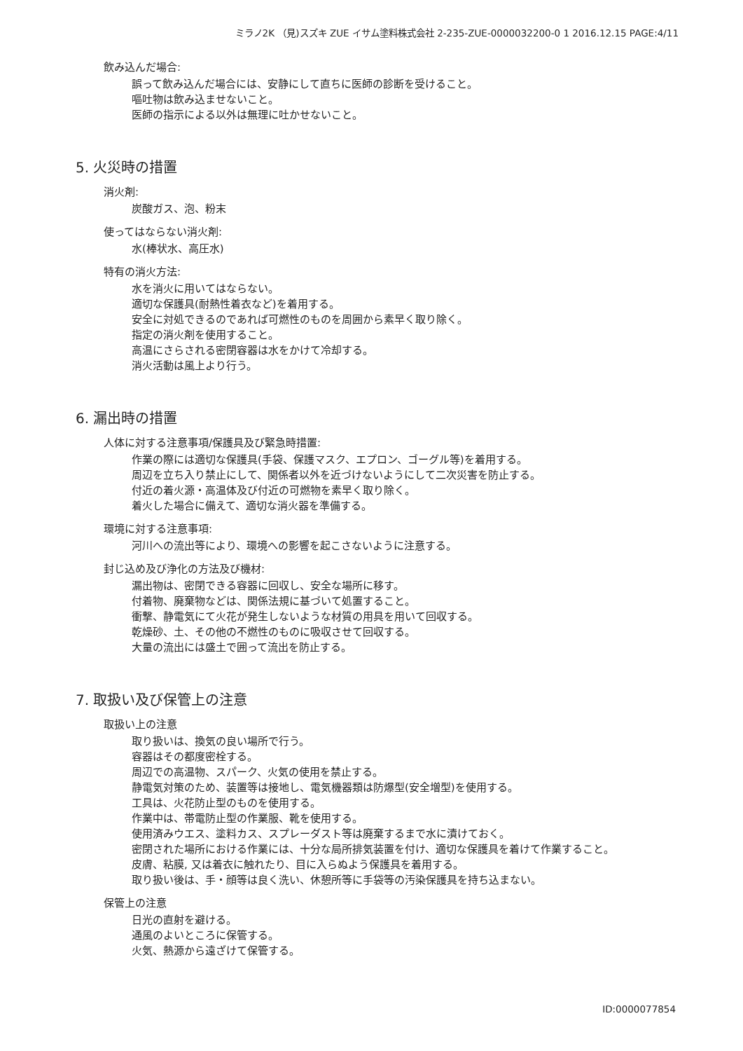ミラノ2K （見)スズキ ZUE イサム塗料株式会社 2-235-ZUE-0000032200-0 1 2016.12.15 PAGE:4/11
飲み込んだ場合:
誤って飲み込んだ場合には、安静にして直ちに医師の診断を受けること。
嘔吐物は飲み込ませないこと。
医師の指示による以外は無理に吐かせないこと。
5. 火災時の措置
消火剤:
炭酸ガス、泡、粉末
使ってはならない消火剤:
水(棒状水、高圧水)
特有の消火方法:
水を消火に用いてはならない。
適切な保護具(耐熱性着衣など)を着用する。
安全に対処できるのであれば可燃性のものを周囲から素早く取り除く。
指定の消火剤を使用すること。
高温にさらされる密閉容器は水をかけて冷却する。
消火活動は風上より行う。
6. 漏出時の措置
人体に対する注意事項/保護具及び緊急時措置:
作業の際には適切な保護具(手袋、保護マスク、エプロン、ゴーグル等)を着用する。
周辺を立ち入り禁止にして、関係者以外を近づけないようにして二次災害を防止する。
付近の着火源・高温体及び付近の可燃物を素早く取り除く。
着火した場合に備えて、適切な消火器を準備する。
環境に対する注意事項:
河川への流出等により、環境への影響を起こさないように注意する。
封じ込め及び浄化の方法及び機材:
漏出物は、密閉できる容器に回収し、安全な場所に移す。
付着物、廃棄物などは、関係法規に基づいて処置すること。
衝撃、静電気にて火花が発生しないような材質の用具を用いて回収する。
乾燥砂、土、その他の不燃性のものに吸収させて回収する。
大量の流出には盛土で囲って流出を防止する。
7. 取扱い及び保管上の注意
取扱い上の注意
取り扱いは、換気の良い場所で行う。
容器はその都度密栓する。
周辺での高温物、スパーク、火気の使用を禁止する。
静電気対策のため、装置等は接地し、電気機器類は防爆型(安全増型)を使用する。
工具は、火花防止型のものを使用する。
作業中は、帯電防止型の作業服、靴を使用する。
使用済みウエス、塗料カス、スプレーダスト等は廃棄するまで水に漬けておく。
密閉された場所における作業には、十分な局所排気装置を付け、適切な保護具を着けて作業すること。
皮膚、粘膜, 又は着衣に触れたり、目に入らぬよう保護具を着用する。
取り扱い後は、手・顔等は良く洗い、休憩所等に手袋等の汚染保護具を持ち込まない。
保管上の注意
日光の直射を避ける。
通風のよいところに保管する。
火気、熱源から遠ざけて保管する。
ID:0000077854